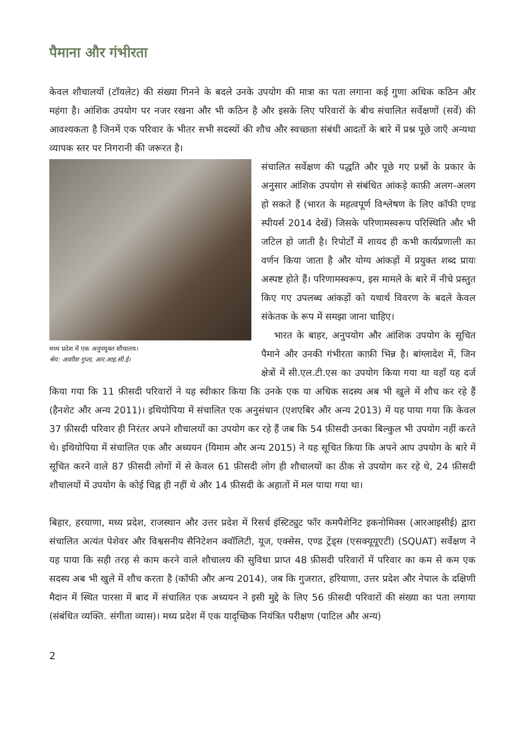पैमाना और गंभीरता
केवल शौचालयों (टॉयलेट) की संख्या गिनने के बदले उनके उपयोग की मात्रा का पता लगाना कई गुणा अधिक कठिन और महंगा है। आंशिक उपयोग पर नजर रखना और भी कठिन है और इसके लिए परिवारों के बीच संचालित सर्वेक्षणों (सर्वे) की आवश्यकता है जिनमें एक परिवार के भीतर सभी सदस्यों की शौच और स्वच्छता संबंधी आदतों के बारे में प्रश्न पूछे जाएँ अन्यथा व्यापक स्तर पर निगरानी की जरूरत है।
मध्य प्रदेश में एक अनुपयुक्त शौचालय।
श्रेय: आशीश गुप्ता, आर.आइ.सी.ई।
संचालित सर्वेक्षण की पद्धति और पूछे गए प्रश्नों के प्रकार के अनुसार आंशिक उपयोग से संबंधित आंकड़े काफ़ी अलग-अलग हो सकते हैं (भारत के महत्वपूर्ण विश्लेषण के लिए कॉफी एण्ड स्पीयर्स 2014 देखें) जिसके परिणामस्वरूप परिस्थिति और भी जटिल हो जाती है। रिपोर्टों में शायद ही कभी कार्यप्रणाली का वर्णन किया जाता है और योग्य आंकड़ों में प्रयुक्त शब्द प्रायः अस्पष्ट होते हैं। परिणामस्वरूप, इस मामले के बारे में नीचे प्रस्तुत किए गए उपलब्ध आंकड़ों को यथार्थ विवरण के बदले केवल संकेतक के रूप में समझा जाना चाहिए।
भारत के बाहर, अनुपयोग और आंशिक उपयोग के सूचित पैमाने और उनकी गंभीरता काफ़ी भिन्न है। बांग्लादेश में, जिन क्षेत्रों में सी.एल.टी.एस का उपयोग किया गया था वहाँ यह दर्ज किया गया कि 11 फ़ीसदी परिवारों ने यह स्वीकार किया कि उनके एक या अधिक सदस्य अब भी खुले में शौच कर रहे हैं (हैनशेट और अन्य 2011)। इथियोपिया में संचालित एक अनुसंधान (एशएबिर और अन्य 2013) में यह पाया गया कि केवल 37 फ़ीसदी परिवार ही निरंतर अपने शौचालयों का उपयोग कर रहे हैं जब कि 54 फ़ीसदी उनका बिल्कुल भी उपयोग नहीं करते थे। इथियोपिया में संचालित एक और अध्ययन (यिमाम और अन्य 2015) ने यह सूचित किया कि अपने आप उपयोग के बारे में सूचित करने वाले 87 फ़ीसदी लोगों में से केवल 61 फ़ीसदी लोग ही शौचालयों का ठीक से उपयोग कर रहे थे, 24 फ़ीसदी शौचालयों में उपयोग के कोई चिह्न ही नहीं थे और 14 फ़ीसदी के अहातों में मल पाया गया था।
बिहार, हरयाणा, मध्य प्रदेश, राजस्थान और उत्तर प्रदेश में रिसर्च इंस्टिट्युट फॉर कमपैशेनिट इकनोमिक्स (आरआइसीई) द्वारा संचालित अत्यंत पेशेवर और विश्वसनीय सैनिटेशन क्वॉलिटी, यूज, एक्सेस, एण्ड ट्रेंड्स (एसक्यूयूएटी) (SQUAT) सर्वेक्षण ने यह पाया कि सही तरह से काम करने वाले शौचालय की सुविधा प्राप्त 48 फ़ीसदी परिवारों में परिवार का कम से कम एक सदस्य अब भी खुले में शौच करता है (कॉफी और अन्य 2014), जब कि गुजरात, हरियाणा, उत्तर प्रदेश और नेपाल के दक्षिणी मैदान में स्थित पारसा में बाद में संचालित एक अध्ययन ने इसी मुद्दे के लिए 56 फ़ीसदी परिवारों की संख्या का पता लगाया (संबंधित व्यक्ति. संगीता व्यास)। मध्य प्रदेश में एक यादृच्छिक नियंत्रित परीक्षण (पाटिल और अन्य)
2